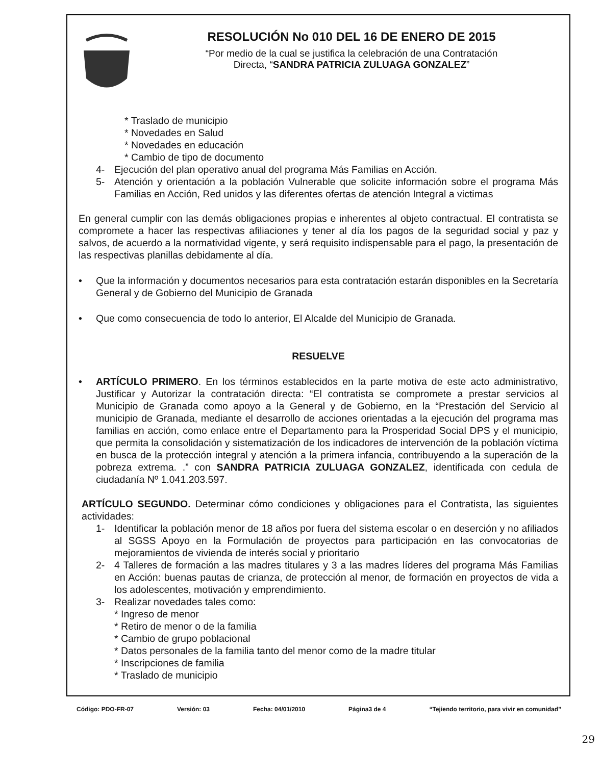RESOLUCIÓN No 010 DEL 16 DE ENERO DE 2015
“Por medio de la cual se justifica la celebración de una Contratación
Directa, “SANDRA PATRICIA ZULUAGA GONZALEZ”
* Traslado de municipio
* Novedades en Salud
* Novedades en educación
* Cambio de tipo de documento
4- Ejecución del plan operativo anual del programa Más Familias en Acción.
5- Atención y orientación a la población Vulnerable que solicite información sobre el programa Más Familias en Acción, Red unidos y las diferentes ofertas de atención Integral a victimas
En general cumplir con las demás obligaciones propias e inherentes al objeto contractual. El contratista se compromete a hacer las respectivas afiliaciones y tener al día los pagos de la seguridad social y paz y salvos, de acuerdo a la normatividad vigente, y será requisito indispensable para el pago, la presentación de las respectivas planillas debidamente al día.
• Que la información y documentos necesarios para esta contratación estarán disponibles en la Secretaría General y de Gobierno del Municipio de Granada
• Que como consecuencia de todo lo anterior, El Alcalde del Municipio de Granada.
RESUELVE
• ARTÍCULO PRIMERO. En los términos establecidos en la parte motiva de este acto administrativo, Justificar y Autorizar la contratación directa: “El contratista se compromete a prestar servicios al Municipio de Granada como apoyo a la General y de Gobierno, en la “Prestación del Servicio al municipio de Granada, mediante el desarrollo de acciones orientadas a la ejecución del programa mas familias en acción, como enlace entre el Departamento para la Prosperidad Social DPS y el municipio, que permita la consolidación y sistematización de los indicadores de intervención de la población víctima en busca de la protección integral y atención a la primera infancia, contribuyendo a la superación de la pobreza extrema. .” con SANDRA PATRICIA ZULUAGA GONZALEZ, identificada con cedula de ciudadanía Nº 1.041.203.597.
ARTÍCULO SEGUNDO. Determinar cómo condiciones y obligaciones para el Contratista, las siguientes actividades:
1- Identificar la población menor de 18 años por fuera del sistema escolar o en deserción y no afiliados al SGSS Apoyo en la Formulación de proyectos para participación en las convocatorias de mejoramientos de vivienda de interés social y prioritario
2- 4 Talleres de formación a las madres titulares y 3 a las madres líderes del programa Más Familias en Acción: buenas pautas de crianza, de protección al menor, de formación en proyectos de vida a los adolescentes, motivación y emprendimiento.
3- Realizar novedades tales como:
* Ingreso de menor
* Retiro de menor o de la familia
* Cambio de grupo poblacional
* Datos personales de la familia tanto del menor como de la madre titular
* Inscripciones de familia
* Traslado de municipio
Código: PDO-FR-07 Versión: 03 Fecha: 04/01/2010 Página3 de 4 “Tejiendo territorio, para vivir en comunidad”
29